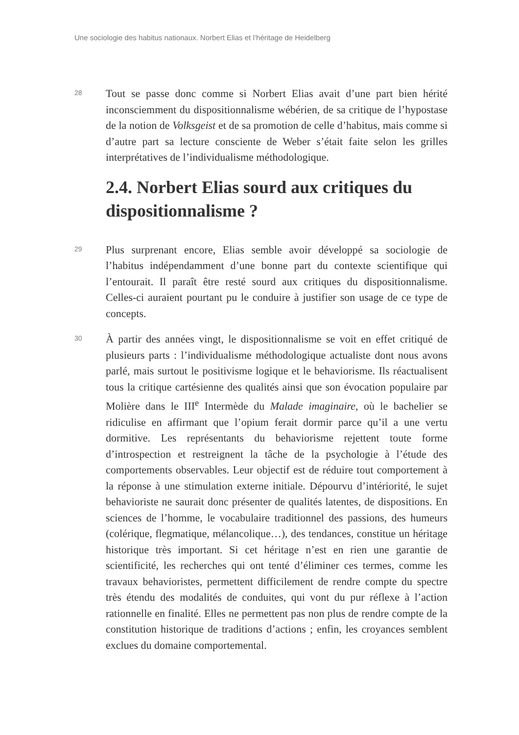Une sociologie des habitus nationaux. Norbert Elias et l’héritage de Heidelberg
28
Tout se passe donc comme si Norbert Elias avait d’une part bien hérité inconsciemment du dispositionnalisme wébérien, de sa critique de l’hypostase de la notion de Volksgeist et de sa promotion de celle d’habitus, mais comme si d’autre part sa lecture consciente de Weber s’était faite selon les grilles interprétatives de l’individualisme méthodologique.
2.4. Norbert Elias sourd aux critiques du dispositionnalisme ?
29
Plus surprenant encore, Elias semble avoir développé sa sociologie de l’habitus indépendamment d’une bonne part du contexte scientifique qui l’entourait. Il paraît être resté sourd aux critiques du dispositionnalisme. Celles-ci auraient pourtant pu le conduire à justifier son usage de ce type de concepts.
30
À partir des années vingt, le dispositionnalisme se voit en effet critiqué de plusieurs parts : l’individualisme méthodologique actualiste dont nous avons parlé, mais surtout le positivisme logique et le behaviorisme. Ils réactualisent tous la critique cartésienne des qualités ainsi que son évocation populaire par Molière dans le III<sup>e</sup> Intermède du Malade imaginaire, où le bachelier se ridiculise en affirmant que l’opium ferait dormir parce qu’il a une vertu dormitive. Les représentants du behaviorisme rejettent toute forme d’introspection et restreignent la tâche de la psychologie à l’étude des comportements observables. Leur objectif est de réduire tout comportement à la réponse à une stimulation externe initiale. Dépourvu d’intériorité, le sujet behavioriste ne saurait donc présenter de qualités latentes, de dispositions. En sciences de l’homme, le vocabulaire traditionnel des passions, des humeurs (colérique, flegmatique, mélancolique…), des tendances, constitue un héritage historique très important. Si cet héritage n’est en rien une garantie de scientificité, les recherches qui ont tenté d’éliminer ces termes, comme les travaux behavioristes, permettent difficilement de rendre compte du spectre très étendu des modalités de conduites, qui vont du pur réflexe à l’action rationnelle en finalité. Elles ne permettent pas non plus de rendre compte de la constitution historique de traditions d’actions ; enfin, les croyances semblent exclues du domaine comportemental.